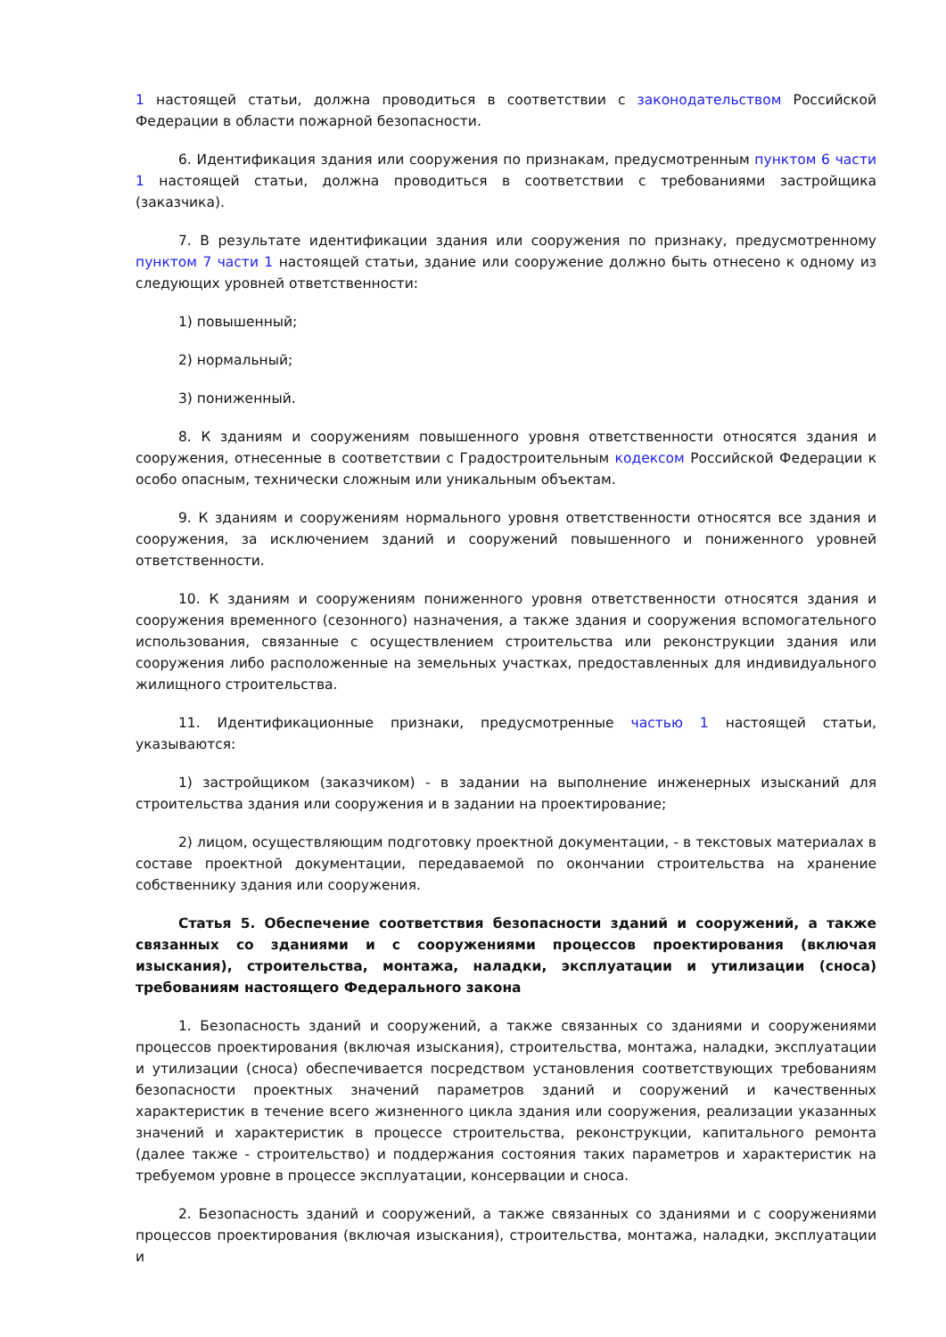1 настоящей статьи, должна проводиться в соответствии с законодательством Российской Федерации в области пожарной безопасности.
6. Идентификация здания или сооружения по признакам, предусмотренным пунктом 6 части 1 настоящей статьи, должна проводиться в соответствии с требованиями застройщика (заказчика).
7. В результате идентификации здания или сооружения по признаку, предусмотренному пунктом 7 части 1 настоящей статьи, здание или сооружение должно быть отнесено к одному из следующих уровней ответственности:
1) повышенный;
2) нормальный;
3) пониженный.
8. К зданиям и сооружениям повышенного уровня ответственности относятся здания и сооружения, отнесенные в соответствии с Градостроительным кодексом Российской Федерации к особо опасным, технически сложным или уникальным объектам.
9. К зданиям и сооружениям нормального уровня ответственности относятся все здания и сооружения, за исключением зданий и сооружений повышенного и пониженного уровней ответственности.
10. К зданиям и сооружениям пониженного уровня ответственности относятся здания и сооружения временного (сезонного) назначения, а также здания и сооружения вспомогательного использования, связанные с осуществлением строительства или реконструкции здания или сооружения либо расположенные на земельных участках, предоставленных для индивидуального жилищного строительства.
11. Идентификационные признаки, предусмотренные частью 1 настоящей статьи, указываются:
1) застройщиком (заказчиком) - в задании на выполнение инженерных изысканий для строительства здания или сооружения и в задании на проектирование;
2) лицом, осуществляющим подготовку проектной документации, - в текстовых материалах в составе проектной документации, передаваемой по окончании строительства на хранение собственнику здания или сооружения.
Статья 5. Обеспечение соответствия безопасности зданий и сооружений, а также связанных со зданиями и с сооружениями процессов проектирования (включая изыскания), строительства, монтажа, наладки, эксплуатации и утилизации (сноса) требованиям настоящего Федерального закона
1. Безопасность зданий и сооружений, а также связанных со зданиями и сооружениями процессов проектирования (включая изыскания), строительства, монтажа, наладки, эксплуатации и утилизации (сноса) обеспечивается посредством установления соответствующих требованиям безопасности проектных значений параметров зданий и сооружений и качественных характеристик в течение всего жизненного цикла здания или сооружения, реализации указанных значений и характеристик в процессе строительства, реконструкции, капитального ремонта (далее также - строительство) и поддержания состояния таких параметров и характеристик на требуемом уровне в процессе эксплуатации, консервации и сноса.
2. Безопасность зданий и сооружений, а также связанных со зданиями и с сооружениями процессов проектирования (включая изыскания), строительства, монтажа, наладки, эксплуатации и